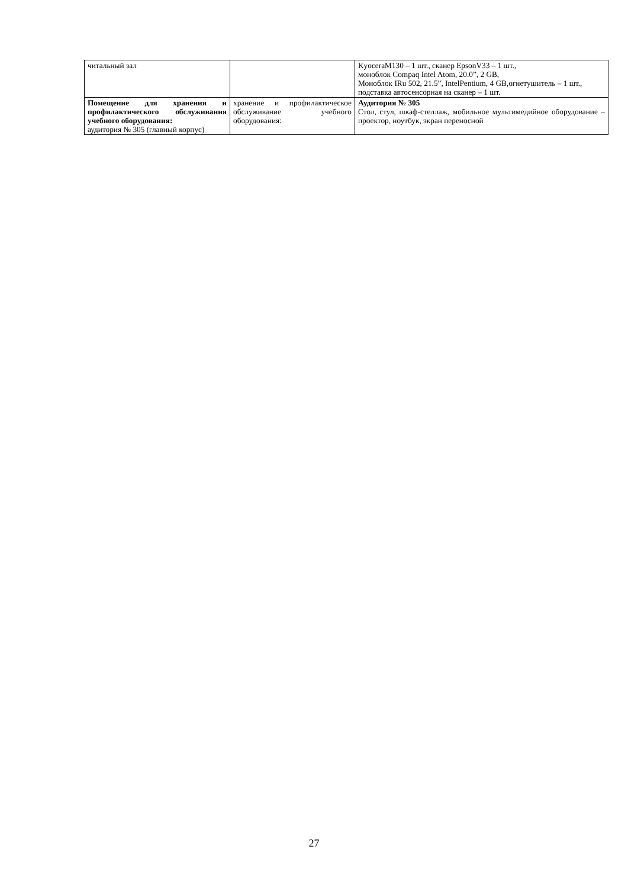| читальный зал | | KyoceraM130 – 1 шт., сканер EpsonV33 – 1 шт., моноблок Compaq Intel Atom, 20.0”, 2 GB, Моноблок IRu 502, 21.5”, IntelPentium, 4 GB,огнетушитель – 1 шт., подставка автосенсорная на сканер – 1 шт. |
| Помещение для хранения и профилактического обслуживания учебного оборудования: аудитория № 305 (главный корпус) | хранение и профилактическое обслуживание учебного оборудования: | Аудитория № 305 Стол, стул, шкаф-стеллаж, мобильное мультимедийное оборудование – проектор, ноутбук, экран переносной |
27